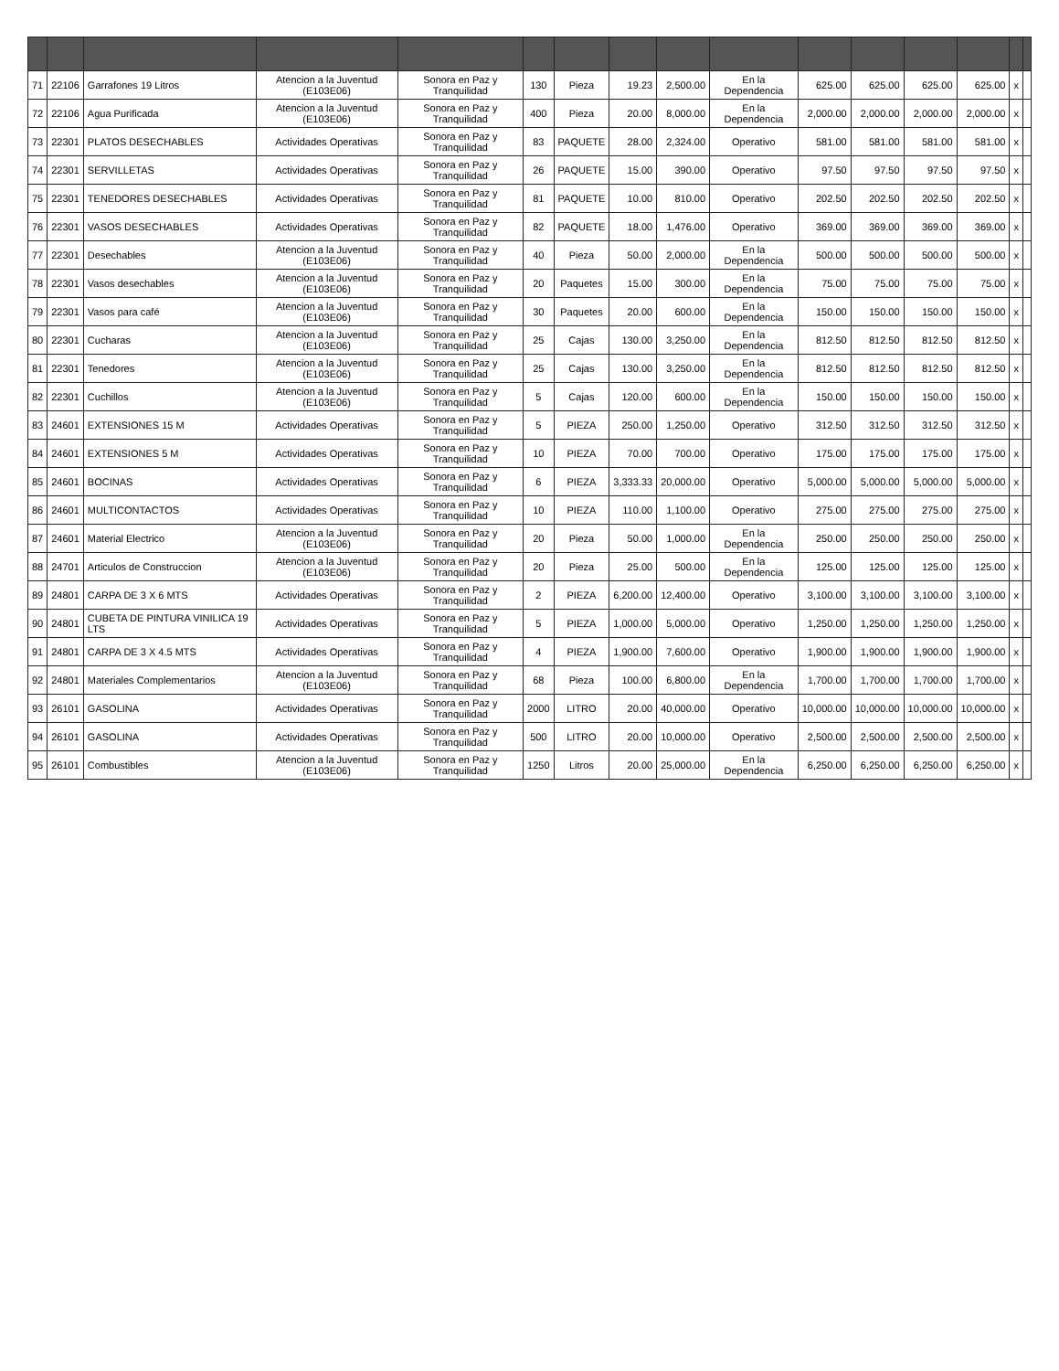| 71 | 22106 | Garrafones 19 Litros | Atencion a la Juventud (E103E06) | Sonora en Paz y Tranquilidad | 130 | Pieza | 19.23 | 2,500.00 | En la Dependencia | 625.00 | 625.00 | 625.00 | 625.00 | x | |
| 72 | 22106 | Agua Purificada | Atencion a la Juventud (E103E06) | Sonora en Paz y Tranquilidad | 400 | Pieza | 20.00 | 8,000.00 | En la Dependencia | 2,000.00 | 2,000.00 | 2,000.00 | 2,000.00 | x | |
| 73 | 22301 | PLATOS DESECHABLES | Actividades Operativas | Sonora en Paz y Tranquilidad | 83 | PAQUETE | 28.00 | 2,324.00 | Operativo | 581.00 | 581.00 | 581.00 | 581.00 | x | |
| 74 | 22301 | SERVILLETAS | Actividades Operativas | Sonora en Paz y Tranquilidad | 26 | PAQUETE | 15.00 | 390.00 | Operativo | 97.50 | 97.50 | 97.50 | 97.50 | x | |
| 75 | 22301 | TENEDORES DESECHABLES | Actividades Operativas | Sonora en Paz y Tranquilidad | 81 | PAQUETE | 10.00 | 810.00 | Operativo | 202.50 | 202.50 | 202.50 | 202.50 | x | |
| 76 | 22301 | VASOS DESECHABLES | Actividades Operativas | Sonora en Paz y Tranquilidad | 82 | PAQUETE | 18.00 | 1,476.00 | Operativo | 369.00 | 369.00 | 369.00 | 369.00 | x | |
| 77 | 22301 | Desechables | Atencion a la Juventud (E103E06) | Sonora en Paz y Tranquilidad | 40 | Pieza | 50.00 | 2,000.00 | En la Dependencia | 500.00 | 500.00 | 500.00 | 500.00 | x | |
| 78 | 22301 | Vasos desechables | Atencion a la Juventud (E103E06) | Sonora en Paz y Tranquilidad | 20 | Paquetes | 15.00 | 300.00 | En la Dependencia | 75.00 | 75.00 | 75.00 | 75.00 | x | |
| 79 | 22301 | Vasos para café | Atencion a la Juventud (E103E06) | Sonora en Paz y Tranquilidad | 30 | Paquetes | 20.00 | 600.00 | En la Dependencia | 150.00 | 150.00 | 150.00 | 150.00 | x | |
| 80 | 22301 | Cucharas | Atencion a la Juventud (E103E06) | Sonora en Paz y Tranquilidad | 25 | Cajas | 130.00 | 3,250.00 | En la Dependencia | 812.50 | 812.50 | 812.50 | 812.50 | x | |
| 81 | 22301 | Tenedores | Atencion a la Juventud (E103E06) | Sonora en Paz y Tranquilidad | 25 | Cajas | 130.00 | 3,250.00 | En la Dependencia | 812.50 | 812.50 | 812.50 | 812.50 | x | |
| 82 | 22301 | Cuchillos | Atencion a la Juventud (E103E06) | Sonora en Paz y Tranquilidad | 5 | Cajas | 120.00 | 600.00 | En la Dependencia | 150.00 | 150.00 | 150.00 | 150.00 | x | |
| 83 | 24601 | EXTENSIONES 15 M | Actividades Operativas | Sonora en Paz y Tranquilidad | 5 | PIEZA | 250.00 | 1,250.00 | Operativo | 312.50 | 312.50 | 312.50 | 312.50 | x | |
| 84 | 24601 | EXTENSIONES 5 M | Actividades Operativas | Sonora en Paz y Tranquilidad | 10 | PIEZA | 70.00 | 700.00 | Operativo | 175.00 | 175.00 | 175.00 | 175.00 | x | |
| 85 | 24601 | BOCINAS | Actividades Operativas | Sonora en Paz y Tranquilidad | 6 | PIEZA | 3,333.33 | 20,000.00 | Operativo | 5,000.00 | 5,000.00 | 5,000.00 | 5,000.00 | x | |
| 86 | 24601 | MULTICONTACTOS | Actividades Operativas | Sonora en Paz y Tranquilidad | 10 | PIEZA | 110.00 | 1,100.00 | Operativo | 275.00 | 275.00 | 275.00 | 275.00 | x | |
| 87 | 24601 | Material Electrico | Atencion a la Juventud (E103E06) | Sonora en Paz y Tranquilidad | 20 | Pieza | 50.00 | 1,000.00 | En la Dependencia | 250.00 | 250.00 | 250.00 | 250.00 | x | |
| 88 | 24701 | Articulos de Construccion | Atencion a la Juventud (E103E06) | Sonora en Paz y Tranquilidad | 20 | Pieza | 25.00 | 500.00 | En la Dependencia | 125.00 | 125.00 | 125.00 | 125.00 | x | |
| 89 | 24801 | CARPA DE 3 X 6 MTS | Actividades Operativas | Sonora en Paz y Tranquilidad | 2 | PIEZA | 6,200.00 | 12,400.00 | Operativo | 3,100.00 | 3,100.00 | 3,100.00 | 3,100.00 | x | |
| 90 | 24801 | CUBETA DE PINTURA VINILICA 19 LTS | Actividades Operativas | Sonora en Paz y Tranquilidad | 5 | PIEZA | 1,000.00 | 5,000.00 | Operativo | 1,250.00 | 1,250.00 | 1,250.00 | 1,250.00 | x | |
| 91 | 24801 | CARPA DE 3 X 4.5 MTS | Actividades Operativas | Sonora en Paz y Tranquilidad | 4 | PIEZA | 1,900.00 | 7,600.00 | Operativo | 1,900.00 | 1,900.00 | 1,900.00 | 1,900.00 | x | |
| 92 | 24801 | Materiales Complementarios | Atencion a la Juventud (E103E06) | Sonora en Paz y Tranquilidad | 68 | Pieza | 100.00 | 6,800.00 | En la Dependencia | 1,700.00 | 1,700.00 | 1,700.00 | 1,700.00 | x | |
| 93 | 26101 | GASOLINA | Actividades Operativas | Sonora en Paz y Tranquilidad | 2000 | LITRO | 20.00 | 40,000.00 | Operativo | 10,000.00 | 10,000.00 | 10,000.00 | 10,000.00 | x | |
| 94 | 26101 | GASOLINA | Actividades Operativas | Sonora en Paz y Tranquilidad | 500 | LITRO | 20.00 | 10,000.00 | Operativo | 2,500.00 | 2,500.00 | 2,500.00 | 2,500.00 | x | |
| 95 | 26101 | Combustibles | Atencion a la Juventud (E103E06) | Sonora en Paz y Tranquilidad | 1250 | Litros | 20.00 | 25,000.00 | En la Dependencia | 6,250.00 | 6,250.00 | 6,250.00 | 6,250.00 | x | |